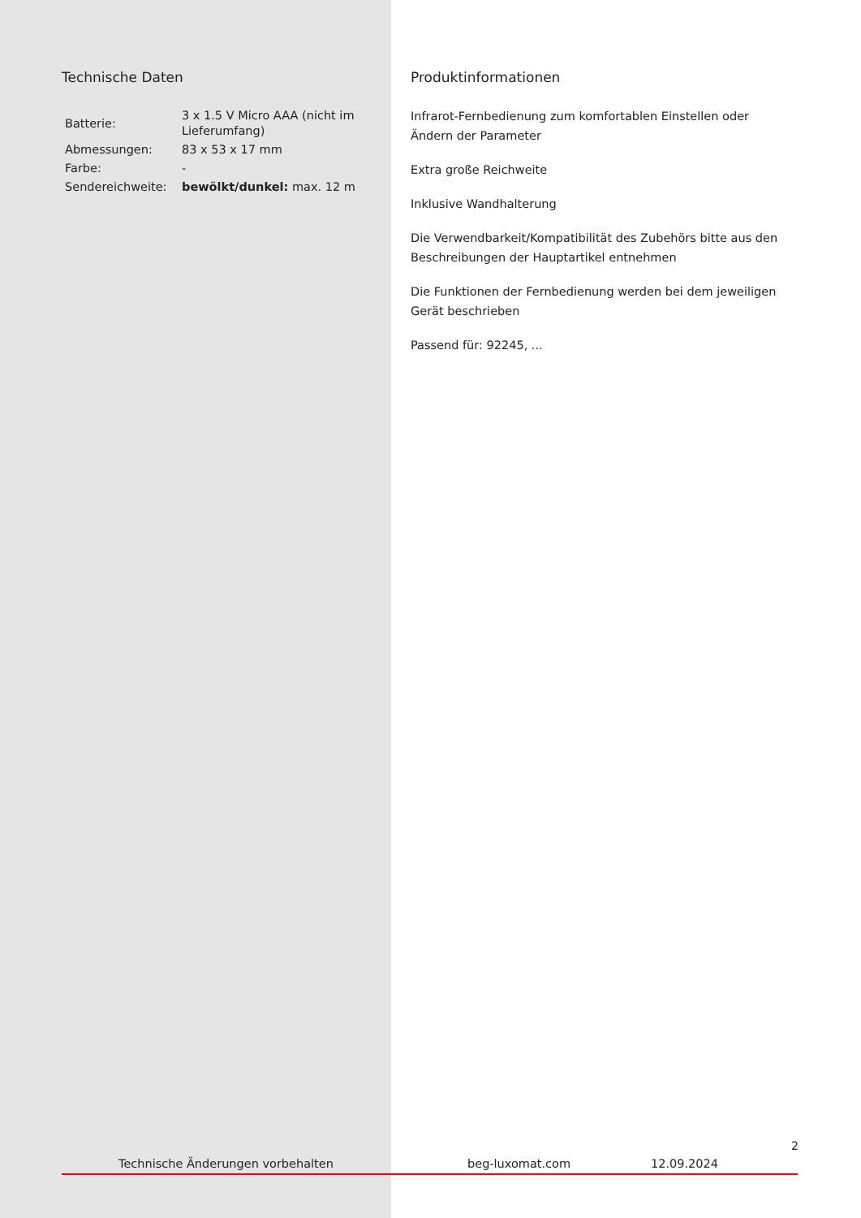Technische Daten
| Batterie: | 3 x 1.5 V Micro AAA (nicht im Lieferumfang) |
| Abmessungen: | 83 x 53 x 17 mm |
| Farbe: | - |
| Sendereichweite: | bewölkt/dunkel: max. 12 m |
Produktinformationen
Infrarot-Fernbedienung zum komfortablen Einstellen oder Ändern der Parameter
Extra große Reichweite
Inklusive Wandhalterung
Die Verwendbarkeit/Kompatibilität des Zubehörs bitte aus den Beschreibungen der Hauptartikel entnehmen
Die Funktionen der Fernbedienung werden bei dem jeweiligen Gerät beschrieben
Passend für: 92245, ...
2
Technische Änderungen vorbehalten beg-luxomat.com 12.09.2024